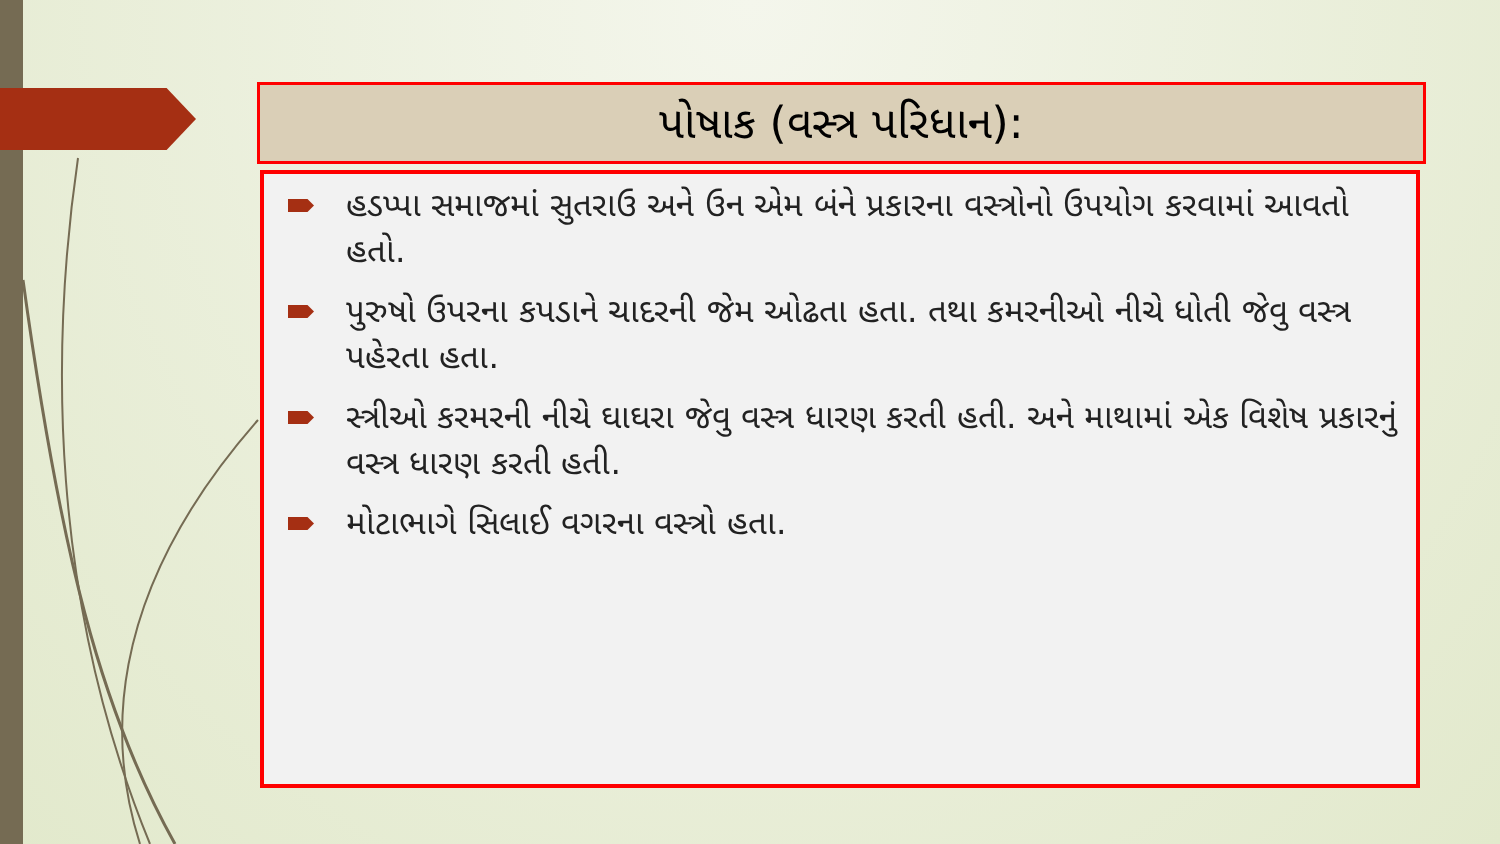પોષાક (વસ્ત્ર પરિધાન):
હડપ્પા સમાજમાં સુતરાઉ અને ઉન એમ બંને પ્રકારના વસ્ત્રોનો ઉપયોગ કરવામાં આવતો હતો.
પુરુષો ઉપરના કપડાને ચાદરની જેમ ઓઢતા હતા. તથા કમરનીઓ નીચે ધોતી જેવુ વસ્ત્ર પહેરતા હતા.
સ્ત્રીઓ કરમરની નીચે ઘાઘરા જેવુ વસ્ત્ર ધારણ કરતી હતી. અને માથામાં એક વિશેષ પ્રકારનું વસ્ત્ર ધારણ કરતી હતી.
મોટાભાગે સિલાઈ વગરના વસ્ત્રો હતા.